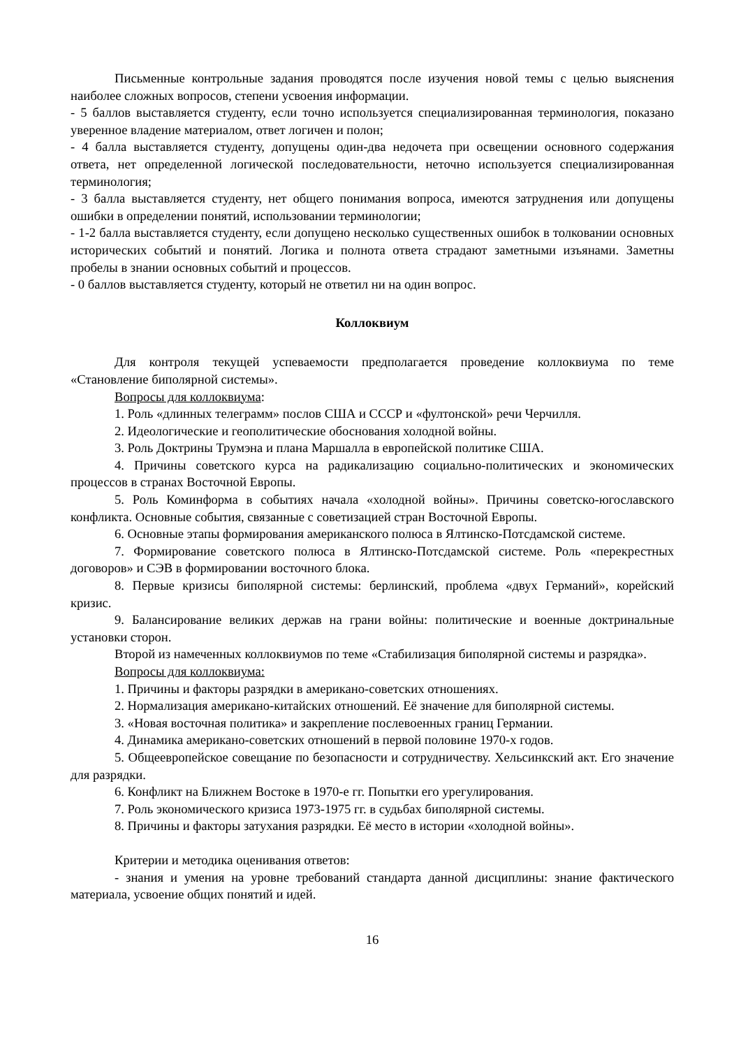Письменные контрольные задания проводятся после изучения новой темы с целью выяснения наиболее сложных вопросов, степени усвоения информации.
- 5 баллов выставляется студенту, если точно используется специализированная терминология, показано уверенное владение материалом, ответ логичен и полон;
- 4 балла выставляется студенту, допущены один-два недочета при освещении основного содержания ответа, нет определенной логической последовательности, неточно используется специализированная терминология;
- 3 балла выставляется студенту, нет общего понимания вопроса, имеются затруднения или допущены ошибки в определении понятий, использовании терминологии;
- 1-2 балла выставляется студенту, если допущено несколько существенных ошибок в толковании основных исторических событий и понятий. Логика и полнота ответа страдают заметными изъянами. Заметны пробелы в знании основных событий и процессов.
- 0 баллов выставляется студенту, который не ответил ни на один вопрос.
Коллоквиум
Для контроля текущей успеваемости предполагается проведение коллоквиума по теме «Становление биполярной системы».
Вопросы для коллоквиума:
1. Роль «длинных телеграмм» послов США и СССР и «фултонской» речи Черчилля.
2. Идеологические и геополитические обоснования холодной войны.
3. Роль Доктрины Трумэна и плана Маршалла в европейской политике США.
4. Причины советского курса на радикализацию социально-политических и экономических процессов в странах Восточной Европы.
5. Роль Коминформа в событиях начала «холодной войны». Причины советско-югославского конфликта. Основные события, связанные с советизацией стран Восточной Европы.
6. Основные этапы формирования американского полюса в Ялтинско-Потсдамской системе.
7. Формирование советского полюса в Ялтинско-Потсдамской системе. Роль «перекрестных договоров» и СЭВ в формировании восточного блока.
8. Первые кризисы биполярной системы: берлинский, проблема «двух Германий», корейский кризис.
9. Балансирование великих держав на грани войны: политические и военные доктринальные установки сторон.
Второй из намеченных коллоквиумов по теме «Стабилизация биполярной системы и разрядка».
Вопросы для коллоквиума:
1. Причины и факторы разрядки в американо-советских отношениях.
2. Нормализация американо-китайских отношений. Её значение для биполярной системы.
3. «Новая восточная политика» и закрепление послевоенных границ Германии.
4. Динамика американо-советских отношений в первой половине 1970-х годов.
5. Общеевропейское совещание по безопасности и сотрудничеству. Хельсинкский акт. Его значение для разрядки.
6. Конфликт на Ближнем Востоке в 1970-е гг. Попытки его урегулирования.
7. Роль экономического кризиса 1973-1975 гг. в судьбах биполярной системы.
8. Причины и факторы затухания разрядки. Её место в истории «холодной войны».
Критерии и методика оценивания ответов:
- знания и умения на уровне требований стандарта данной дисциплины: знание фактического материала, усвоение общих понятий и идей.
16